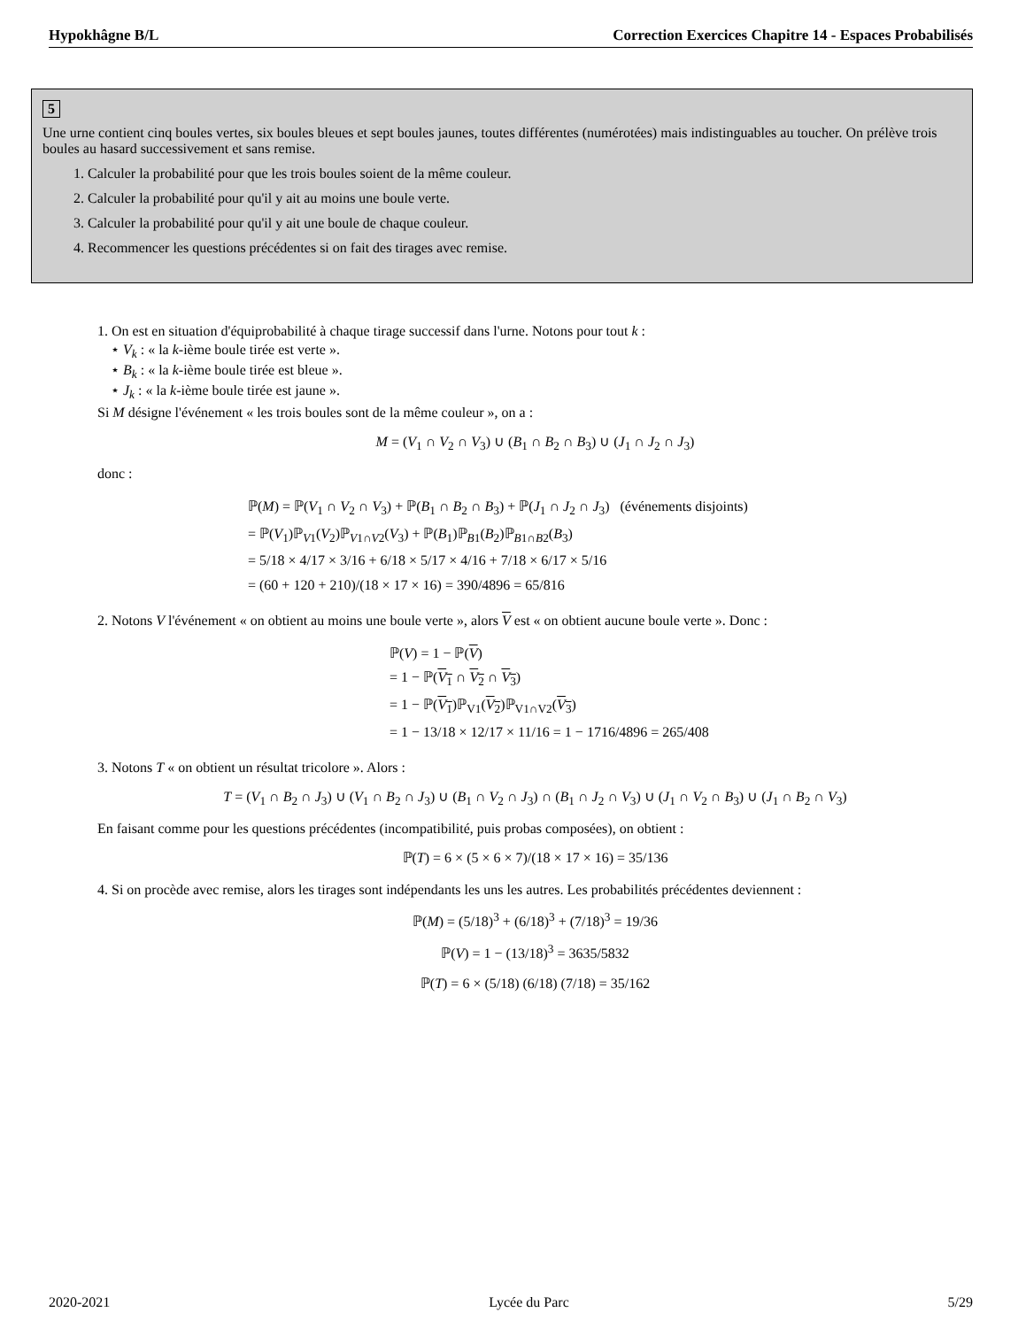Hypokhâgne B/L Correction Exercices Chapitre 14 - Espaces Probabilisés
5
Une urne contient cinq boules vertes, six boules bleues et sept boules jaunes, toutes différentes (numérotées) mais indistinguables au toucher. On prélève trois boules au hasard successivement et sans remise.
1. Calculer la probabilité pour que les trois boules soient de la même couleur.
2. Calculer la probabilité pour qu'il y ait au moins une boule verte.
3. Calculer la probabilité pour qu'il y ait une boule de chaque couleur.
4. Recommencer les questions précédentes si on fait des tirages avec remise.
1. On est en situation d'équiprobabilité à chaque tirage successif dans l'urne. Notons pour tout k :
⋆ V<sub>k</sub> : « la k-ième boule tirée est verte ».
⋆ B<sub>k</sub> : « la k-ième boule tirée est bleue ».
⋆ J<sub>k</sub> : « la k-ième boule tirée est jaune ».
Si M désigne l'événement « les trois boules sont de la même couleur », on a :
M = (V<sub>1</sub> ∩ V<sub>2</sub> ∩ V<sub>3</sub>) ∪ (B<sub>1</sub> ∩ B<sub>2</sub> ∩ B<sub>3</sub>) ∪ (J<sub>1</sub> ∩ J<sub>2</sub> ∩ J<sub>3</sub>)
donc :
ℙ(M) = ℙ(V<sub>1</sub> ∩ V<sub>2</sub> ∩ V<sub>3</sub>) + ℙ(B<sub>1</sub> ∩ B<sub>2</sub> ∩ B<sub>3</sub>) + ℙ(J<sub>1</sub> ∩ J<sub>2</sub> ∩ J<sub>3</sub>) (événements disjoints)
= ℙ(V<sub>1</sub>)ℙ<sub>V1</sub>(V<sub>2</sub>)ℙ<sub>V1∩V2</sub>(V<sub>3</sub>) + ℙ(B<sub>1</sub>)ℙ<sub>B1</sub>(B<sub>2</sub>)ℙ<sub>B1∩B2</sub>(B<sub>3</sub>)
= 5/18 × 4/17 × 3/16 + 6/18 × 5/17 × 4/16 + 7/18 × 6/17 × 5/16
= (60 + 120 + 210)/(18 × 17 × 16) = 390/4896 = 65/816
2. Notons V l'événement « on obtient au moins une boule verte », alors V est « on obtient aucune boule verte ». Donc :
ℙ(V) = 1 − ℙ(V)
= 1 − ℙ(V<sub>1</sub> ∩ V<sub>2</sub> ∩ V<sub>3</sub>)
= 1 − ℙ(V<sub>1</sub>)ℙ<sub>V1</sub>(V<sub>2</sub>)ℙ<sub>V1∩V2</sub>(V<sub>3</sub>)
= 1 − 13/18 × 12/17 × 11/16 = 1 − 1716/4896 = 265/408
3. Notons T « on obtient un résultat tricolore ». Alors :
T = (V<sub>1</sub> ∩ B<sub>2</sub> ∩ J<sub>3</sub>) ∪ (V<sub>1</sub> ∩ B<sub>2</sub> ∩ J<sub>3</sub>) ∪ (B<sub>1</sub> ∩ V<sub>2</sub> ∩ J<sub>3</sub>) ∩ (B<sub>1</sub> ∩ J<sub>2</sub> ∩ V<sub>3</sub>) ∪ (J<sub>1</sub> ∩ V<sub>2</sub> ∩ B<sub>3</sub>) ∪ (J<sub>1</sub> ∩ B<sub>2</sub> ∩ V<sub>3</sub>)
En faisant comme pour les questions précédentes (incompatibilité, puis probas composées), on obtient :
ℙ(T) = 6 × (5 × 6 × 7)/(18 × 17 × 16) = 35/136
4. Si on procède avec remise, alors les tirages sont indépendants les uns les autres. Les probabilités précédentes deviennent :
ℙ(M) = (5/18)<sup>3</sup> + (6/18)<sup>3</sup> + (7/18)<sup>3</sup> = 19/36
ℙ(V) = 1 − (13/18)<sup>3</sup> = 3635/5832
ℙ(T) = 6 × (5/18) (6/18) (7/18) = 35/162
2020-2021 Lycée du Parc 5/29